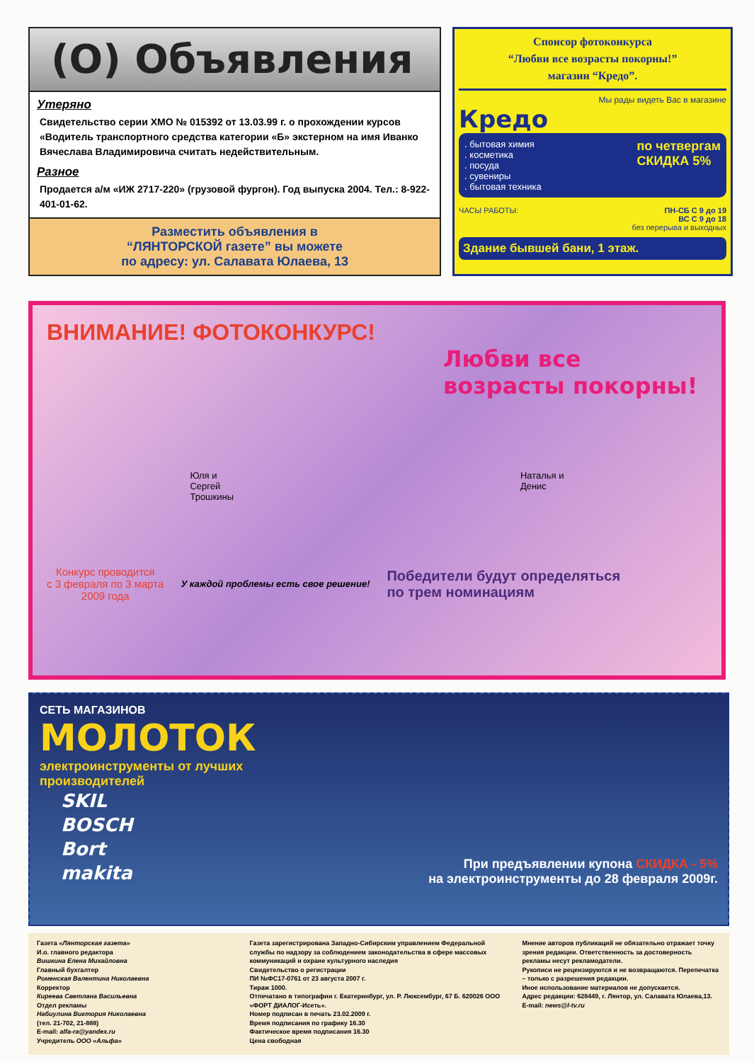(О) Объявления
Утеряно
Свидетельство серии ХМО № 015392 от 13.03.99 г. о прохождении курсов «Водитель транспортного средства категории «Б» экстерном на имя Иванко Вячеслава Владимировича считать недействительным.
Разное
Продается а/м «ИЖ 2717-220» (грузовой фургон). Год выпуска 2004. Тел.: 8-922-401-01-62.
Разместить объявления в
“ЛЯНТОРСКОЙ газете” вы можете
по адресу: ул. Салавата Юлаева, 13
Спонсор фотоконкурса
“Любви все возрасты покорны!”
магазин “Кредо”.
Мы рады видеть Вас в магазине
Кредо
. бытовая химия
. косметика
. посуда
. сувениры
. бытовая техника
по четвергам
СКИДКА 5%
ЧАСЫ РАБОТЫ: ПН-СБ С 9 до 19
ВС С 9 до 18
без перерыва и выходных
Здание бывшей бани, 1 этаж.
ВНИМАНИЕ! ФОТОКОНКУРС!
Любви все
возрасты покорны!
Юля и
Сергей
Трошкины Наталья и
Денис
Конкурс проводится
с 3 февраля по 3 марта
2009 года
У каждой проблемы есть свое решение!
Победители будут определяться
по трем номинациям
СЕТЬ МАГАЗИНОВ
МОЛОТОК
электроинструменты от лучших
производителей
SKIL
BOSCH
Bort
makita
При предъявлении купона СКИДКА - 5%
на электроинструменты до 28 февраля 2009г.
Газета «Лянторская газета»
И.о. главного редактора
Вишкина Елена Михайловна
Главный бухгалтер
Роменская Валентина Николаевна
Корректор
Киреева Светлана Васильевна
Отдел рекламы
Набиулина Виктория Николаевна
(тел. 21-702, 21-888)
E-mail: alfa-ra@yandex.ru
Учредитель ООО «Альфа»
Газета зарегистрирована Западно-Сибирским управлением Федеральной службы по надзору за соблюдением законодательства в сфере массовых коммуникаций и охране культурного наследия
Свидетельство о регистрации
ПИ №ФС17-0761 от 23 августа 2007 г.
Тираж 1000.
Отпечатано в типографии г. Екатеринбург, ул. Р. Люксембург, 67 Б. 620026 ООО «ФОРТ ДИАЛОГ-Исеть».
Номер подписан в печать 23.02.2009 г.
Время подписания по графику 16.30
Фактическое время подписания 16.30
Цена свободная
Мнение авторов публикаций не обязательно отражает точку зрения редакции. Ответственность за достоверность рекламы несут рекламодатели.
Рукописи не рецензируются и не возвращаются. Перепечатка – только с разрешения редакции.
Иное использование материалов не допускается.
Адрес редакции: 628449, г. Лянтор, ул. Салавата Юлаева,13.
E-mail: news@l-tv.ru